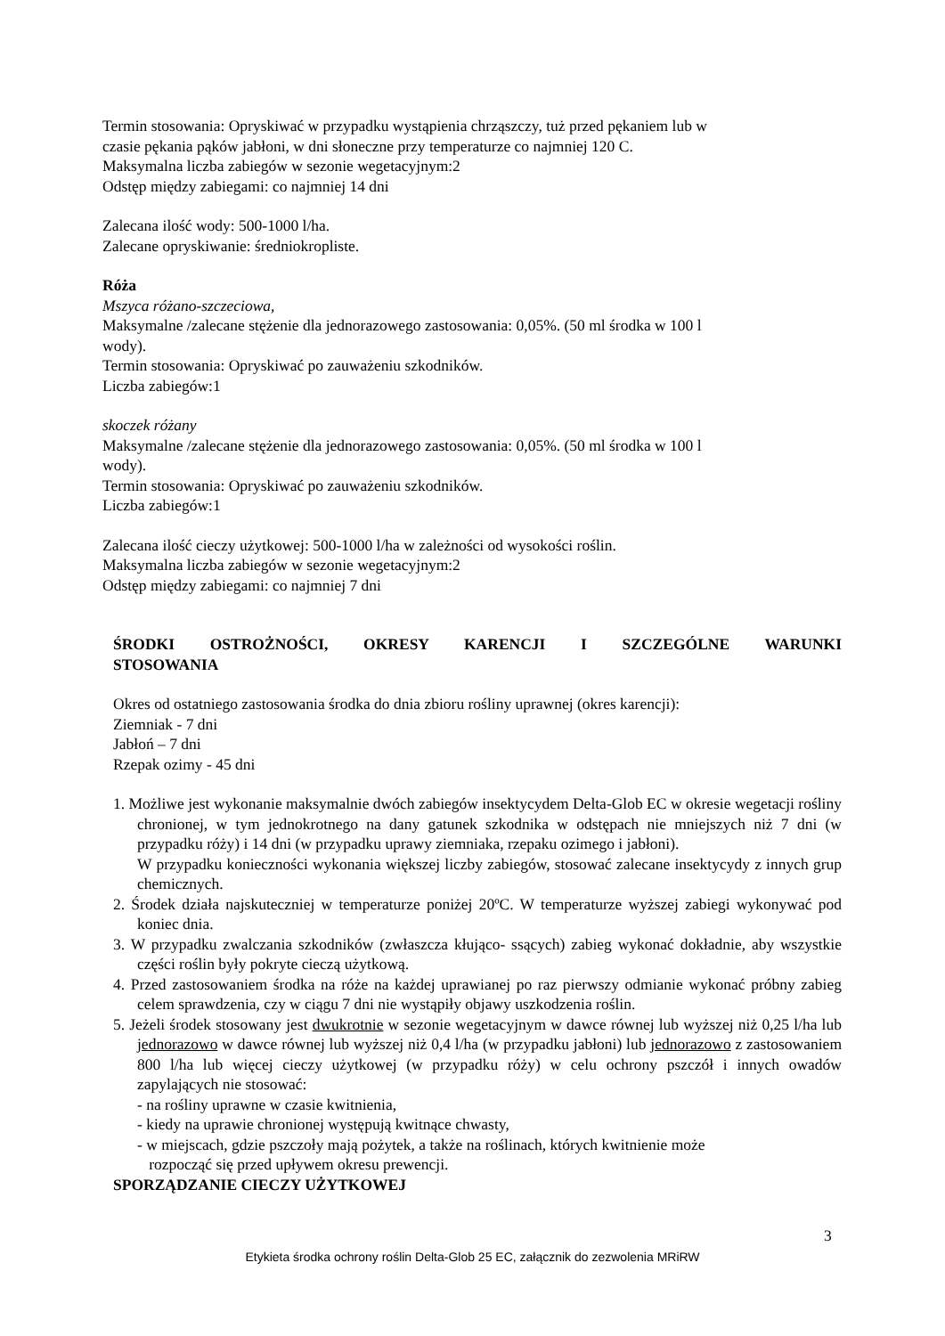Termin stosowania: Opryskiwać w przypadku wystąpienia chrząszczy, tuż przed pękaniem lub w
czasie pękania pąków jabłoni, w dni słoneczne przy temperaturze co najmniej 120 C.
Maksymalna liczba zabiegów w sezonie wegetacyjnym:2
Odstęp między zabiegami: co najmniej 14 dni
Zalecana ilość wody: 500-1000 l/ha.
Zalecane opryskiwanie: średniokropliste.
Róża
Mszyca różano-szczeciowa,
Maksymalne /zalecane stężenie dla jednorazowego zastosowania: 0,05%. (50 ml środka w 100 l
wody).
Termin stosowania: Opryskiwać po zauważeniu szkodników.
Liczba zabiegów:1
skoczek różany
Maksymalne /zalecane stężenie dla jednorazowego zastosowania: 0,05%. (50 ml środka w 100 l
wody).
Termin stosowania: Opryskiwać po zauważeniu szkodników.
Liczba zabiegów:1
Zalecana ilość cieczy użytkowej: 500-1000 l/ha w zależności od wysokości roślin.
Maksymalna liczba zabiegów w sezonie wegetacyjnym:2
Odstęp między zabiegami: co najmniej 7 dni
ŚRODKI OSTROŻNOŚCI, OKRESY KARENCJI I SZCZEGÓLNE WARUNKI
STOSOWANIA
Okres od ostatniego zastosowania środka do dnia zbioru rośliny uprawnej (okres karencji):
Ziemniak - 7 dni
Jabłoń – 7 dni
Rzepak ozimy - 45 dni
1. Możliwe jest wykonanie maksymalnie dwóch zabiegów insektycydem Delta-Glob EC w okresie wegetacji rośliny chronionej, w tym jednokrotnego na dany gatunek szkodnika w odstępach nie mniejszych niż 7 dni (w przypadku róży) i 14 dni (w przypadku uprawy ziemniaka, rzepaku ozimego i jabłoni).
W przypadku konieczności wykonania większej liczby zabiegów, stosować zalecane insektycydy z innych grup chemicznych.
2. Środek działa najskuteczniej w temperaturze poniżej 20ºC. W temperaturze wyższej zabiegi wykonywać pod koniec dnia.
3. W przypadku zwalczania szkodników (zwłaszcza kłująco- ssących) zabieg wykonać dokładnie, aby wszystkie części roślin były pokryte cieczą użytkową.
4. Przed zastosowaniem środka na róże na każdej uprawianej po raz pierwszy odmianie wykonać próbny zabieg celem sprawdzenia, czy w ciągu 7 dni nie wystąpiły objawy uszkodzenia roślin.
5. Jeżeli środek stosowany jest dwukrotnie w sezonie wegetacyjnym w dawce równej lub wyższej niż 0,25 l/ha lub jednorazowo w dawce równej lub wyższej niż 0,4 l/ha (w przypadku jabłoni) lub jednorazowo z zastosowaniem 800 l/ha lub więcej cieczy użytkowej (w przypadku róży) w celu ochrony pszczół i innych owadów zapylających nie stosować:
- na rośliny uprawne w czasie kwitnienia,
- kiedy na uprawie chronionej występują kwitnące chwasty,
- w miejscach, gdzie pszczoły mają pożytek, a także na roślinach, których kwitnienie może
rozpocząć się przed upływem okresu prewencji.
SPORZĄDZANIE CIECZY UŻYTKOWEJ
3
Etykieta środka ochrony roślin Delta-Glob 25 EC, załącznik do zezwolenia MRiRW